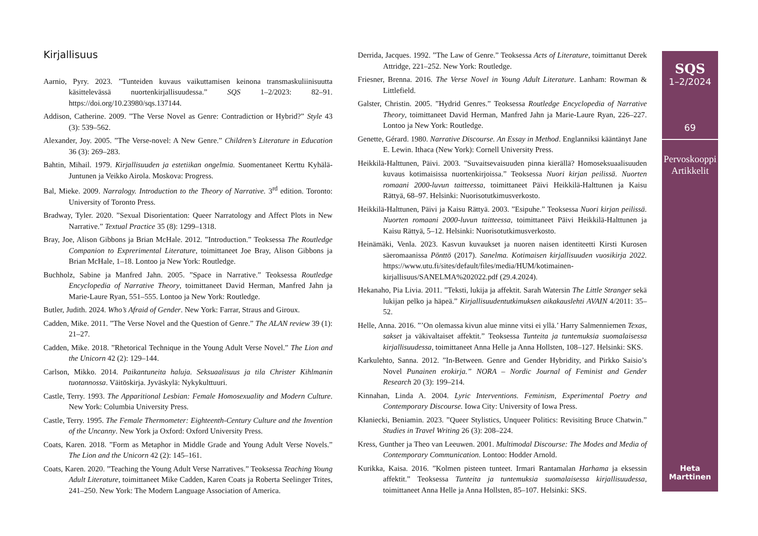Kirjallisuus
Aarnio, Pyry. 2023. ”Tunteiden kuvaus vaikuttamisen keinona transmaskuliinisuutta käsittelevässä nuortenkirjallisuudessa.” SQS 1–2/2023: 82–91. https://doi.org/10.23980/sqs.137144.
Addison, Catherine. 2009. ”The Verse Novel as Genre: Contradiction or Hybrid?” Style 43 (3): 539–562.
Alexander, Joy. 2005. ”The Verse-novel: A New Genre.” Children’s Literature in Education 36 (3): 269–283.
Bahtin, Mihail. 1979. Kirjallisuuden ja estetiikan ongelmia. Suomentaneet Kerttu Kyhälä-Juntunen ja Veikko Airola. Moskova: Progress.
Bal, Mieke. 2009. Narralogy. Introduction to the Theory of Narrative. 3<sup>rd</sup> edition. Toronto: University of Toronto Press.
Bradway, Tyler. 2020. ”Sexual Disorientation: Queer Narratology and Affect Plots in New Narrative.” Textual Practice 35 (8): 1299–1318.
Bray, Joe, Alison Gibbons ja Brian McHale. 2012. ”Introduction.” Teoksessa The Routledge Companion to Exprerimental Literature, toimittaneet Joe Bray, Alison Gibbons ja Brian McHale, 1–18. Lontoo ja New York: Routledge.
Buchholz, Sabine ja Manfred Jahn. 2005. ”Space in Narrative.” Teoksessa Routledge Encyclopedia of Narrative Theory, toimittaneet David Herman, Manfred Jahn ja Marie-Laure Ryan, 551–555. Lontoo ja New York: Routledge.
Butler, Judith. 2024. Who’s Afraid of Gender. New York: Farrar, Straus and Giroux.
Cadden, Mike. 2011. ”The Verse Novel and the Question of Genre.” The ALAN review 39 (1): 21–27.
Cadden, Mike. 2018. ”Rhetorical Technique in the Young Adult Verse Novel.” The Lion and the Unicorn 42 (2): 129–144.
Carlson, Mikko. 2014. Paikantuneita haluja. Seksuaalisuus ja tila Christer Kihlmanin tuotannossa. Väitöskirja. Jyväskylä: Nykykulttuuri.
Castle, Terry. 1993. The Apparitional Lesbian: Female Homosexuality and Modern Culture. New York: Columbia University Press.
Castle, Terry. 1995. The Female Thermometer: Eighteenth-Century Culture and the Invention of the Uncanny. New York ja Oxford: Oxford University Press.
Coats, Karen. 2018. ”Form as Metaphor in Middle Grade and Young Adult Verse Novels.” The Lion and the Unicorn 42 (2): 145–161.
Coats, Karen. 2020. ”Teaching the Young Adult Verse Narratives.” Teoksessa Teaching Young Adult Literature, toimittaneet Mike Cadden, Karen Coats ja Roberta Seelinger Trites, 241–250. New York: The Modern Language Association of America.
Derrida, Jacques. 1992. ”The Law of Genre.” Teoksessa Acts of Literature, toimittanut Derek Attridge, 221–252. New York: Routledge.
Friesner, Brenna. 2016. The Verse Novel in Young Adult Literature. Lanham: Rowman & Littlefield.
Galster, Christin. 2005. ”Hydrid Genres.” Teoksessa Routledge Encyclopedia of Narrative Theory, toimittaneet David Herman, Manfred Jahn ja Marie-Laure Ryan, 226–227. Lontoo ja New York: Routledge.
Genette, Gérard. 1980. Narrative Discourse. An Essay in Method. Englanniksi kääntänyt Jane E. Lewin. Ithaca (New York): Cornell University Press.
Heikkilä-Halttunen, Päivi. 2003. ”Suvaitsevaisuuden pinna kierällä? Homoseksuaalisuuden kuvaus kotimaisissa nuortenkirjoissa.” Teoksessa Nuori kirjan peilissä. Nuorten romaani 2000-luvun taitteessa, toimittaneet Päivi Heikkilä-Halttunen ja Kaisu Rättyä, 68–97. Helsinki: Nuorisotutkimusverkosto.
Heikkilä-Halttunen, Päivi ja Kaisu Rättyä. 2003. ”Esipuhe.” Teoksessa Nuori kirjan peilissä. Nuorten romaani 2000-luvun taitteessa, toimittaneet Päivi Heikkilä-Halttunen ja Kaisu Rättyä, 5–12. Helsinki: Nuorisotutkimusverkosto.
Heinämäki, Venla. 2023. Kasvun kuvaukset ja nuoren naisen identiteetti Kirsti Kurosen säeromaanissa Pönttö (2017). Sanelma. Kotimaisen kirjallisuuden vuosikirja 2022. https://www.utu.fi/sites/default/files/media/HUM/kotimainen-kirjallisuus/SANELMA%202022.pdf (29.4.2024).
Hekanaho, Pia Livia. 2011. ”Teksti, lukija ja affektit. Sarah Watersin The Little Stranger sekä lukijan pelko ja häpeä.” Kirjallisuudentutkimuksen aikakauslehti AVAIN 4/2011: 35–52.
Helle, Anna. 2016. ”’On olemassa kivun alue minne vitsi ei yllä.’ Harry Salmenniemen Texas, sakset ja väkivaltaiset affektit.” Teoksessa Tunteita ja tuntemuksia suomalaisessa kirjallisuudessa, toimittaneet Anna Helle ja Anna Hollsten, 108–127. Helsinki: SKS.
Karkulehto, Sanna. 2012. ”In-Between. Genre and Gender Hybridity, and Pirkko Saisio’s Novel Punainen erokirja.” NORA – Nordic Journal of Feminist and Gender Research 20 (3): 199–214.
Kinnahan, Linda A. 2004. Lyric Interventions. Feminism, Experimental Poetry and Contemporary Discourse. Iowa City: University of Iowa Press.
Kłaniecki, Beniamin. 2023. ”Queer Stylistics, Unqueer Politics: Revisiting Bruce Chatwin.” Studies in Travel Writing 26 (3): 208–224.
Kress, Gunther ja Theo van Leeuwen. 2001. Multimodal Discourse: The Modes and Media of Contemporary Communication. Lontoo: Hodder Arnold.
Kurikka, Kaisa. 2016. ”Kolmen pisteen tunteet. Irmari Rantamalan Harhama ja eksessin affektit.” Teoksessa Tunteita ja tuntemuksia suomalaisessa kirjallisuudessa, toimittaneet Anna Helle ja Anna Hollsten, 85–107. Helsinki: SKS.
SQS
1–2/2024
69
Pervoskooppi
Artikkelit
Heta
Marttinen